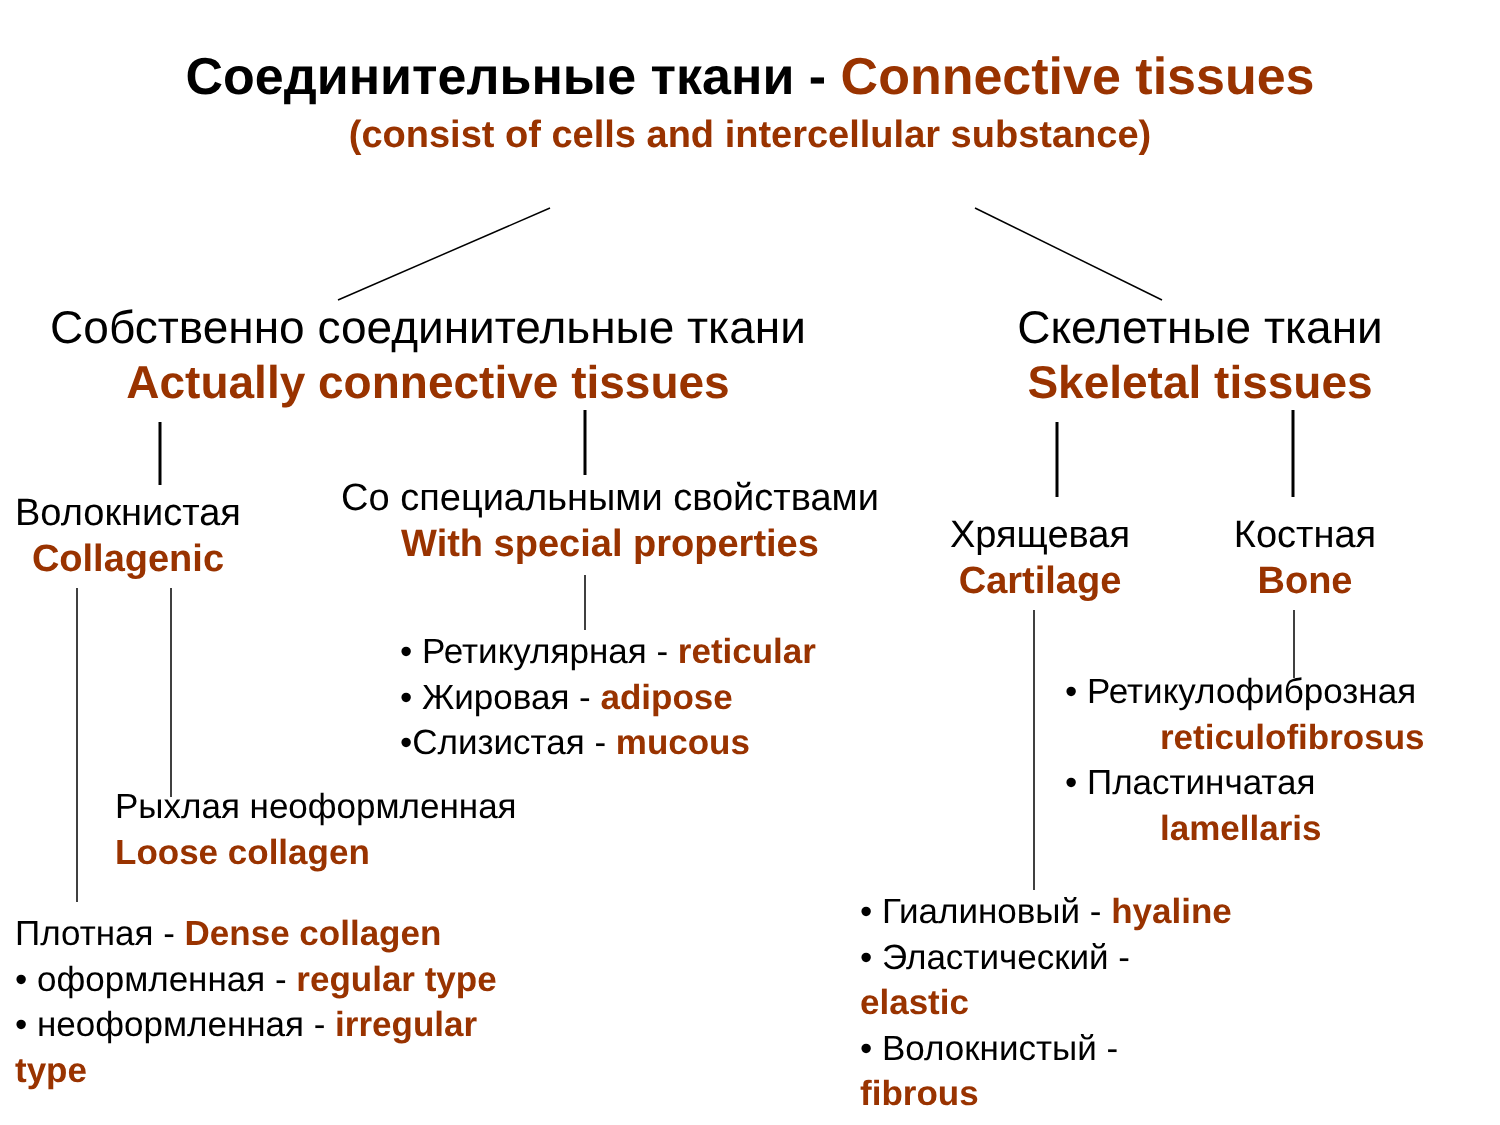Соединительные ткани - Connective tissues
(consist of cells and intercellular substance)
Собственно соединительные ткани
Actually connective tissues
Скелетные ткани
Skeletal tissues
Волокнистая
Collagenic
Со специальными свойствами
With special properties
Хрящевая
Cartilage
Костная
Bone
• Ретикулярная - reticular
• Жировая - adipose
•Слизистая - mucous
• Ретикулофиброзная
reticulofibrosus
• Пластинчатая
lamellaris
Рыхлая неоформленная
Loose collagen
Плотная - Dense collagen
• оформленная - regular type
• неоформленная - irregular
type
• Гиалиновый - hyaline
• Эластический -
elastic
• Волокнистый -
fibrous